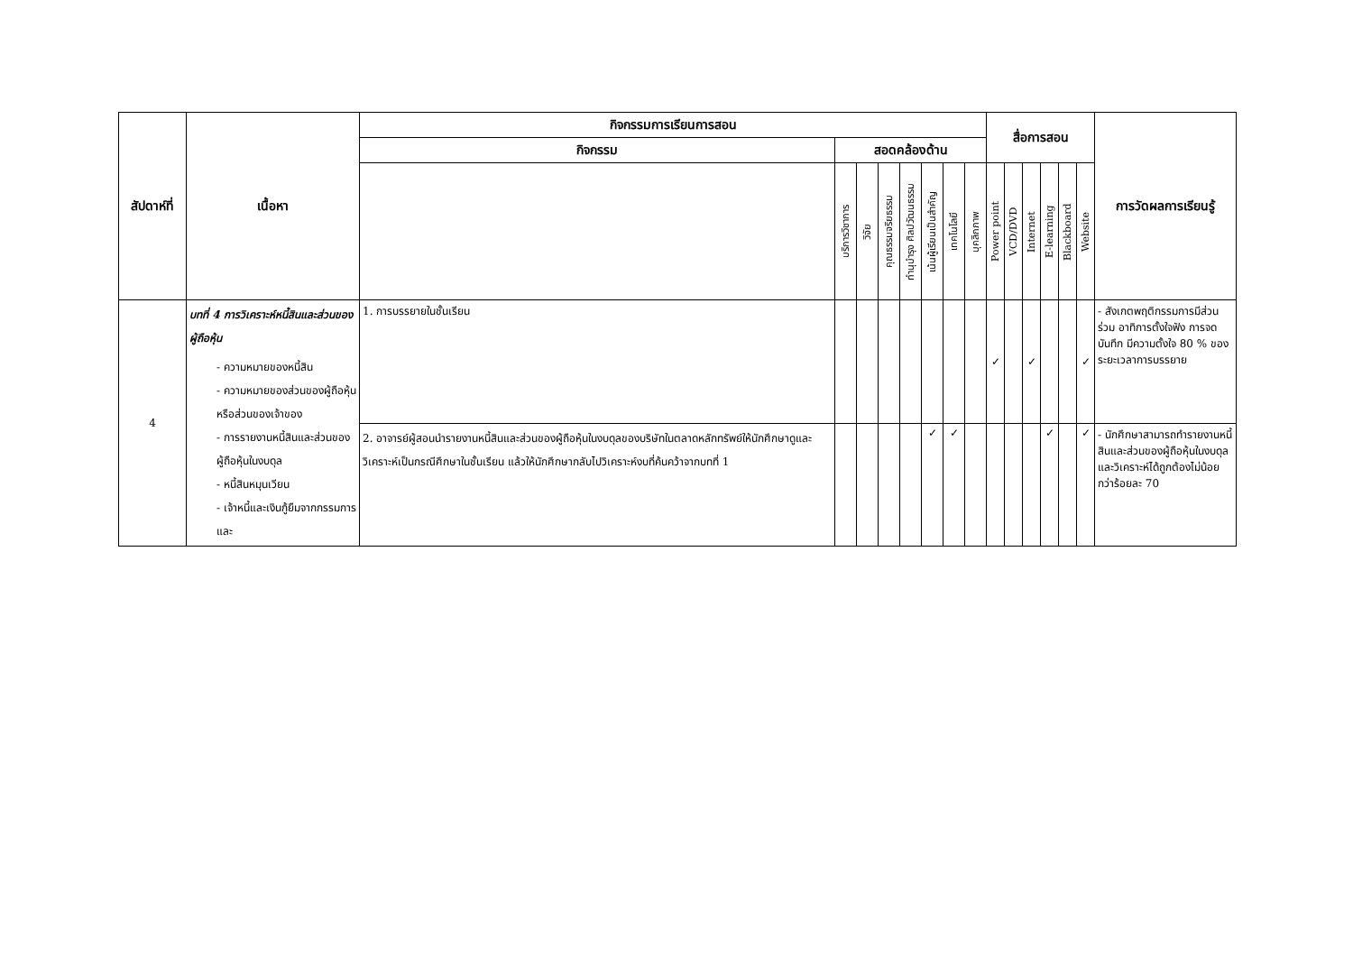| สัปดาห์ที่ | เนื้อหา | กิจกรรมการเรียนการสอน | | | | | | | | สื่อการสอน | | | | | | การวัดผลการเรียนรู้ |
| --- | --- | --- | --- | --- | --- | --- | --- | --- | --- | --- | --- | --- | --- | --- | --- | --- |
| | | กิจกรรม | สอดคล้องด้าน | | | | | | | | | | | | | |
| | | | บริการวิชาการ | วิจัย | คุณธรรมจริยธรรม | ทำนุบำรุง ศิลปวัฒนธรรม | เน้นผู้เรียนเป็นสำคัญ | เทคโนโลยี | บุคลิกภาพ | Power point | VCD/DVD | Internet | E-learning | Blackboard | Website | |
| 4 | บทที่ 4 การวิเคราะห์หนี้สินและส่วนของผู้ถือหุ้น - ความหมายของหนี้สิน - ความหมายของส่วนของผู้ถือหุ้นหรือส่วนของเจ้าของ - การรายงานหนี้สินและส่วนของผู้ถือหุ้นในงบดุล - หนี้สินหมุนเวียน - เจ้าหนี้และเงินกู้ยืมจากกรรมการและ | 1. การบรรยายในชั้นเรียน | | | | | | | | ✓ | | ✓ | | | ✓ | - สังเกตพฤติกรรมการมีส่วนร่วม อาทิการตั้งใจฟัง การจดบันทึก มีความตั้งใจ 80 % ของระยะเวลาการบรรยาย |
| | | 2. อาจารย์ผู้สอนนำรายงานหนี้สินและส่วนของผู้ถือหุ้นในงบดุลของบริษัทในตลาดหลักทรัพย์ให้นักศึกษาดูและวิเคราะห์เป็นกรณีศึกษาในชั้นเรียน แล้วให้นักศึกษากลับไปวิเคราะห์งบที่ค้นคว้าจากบทที่ 1 | | | | | ✓ | ✓ | | | | | ✓ | | ✓ | - นักศึกษาสามารถทำรายงานหนี้สินและส่วนของผู้ถือหุ้นในงบดุลและวิเคราะห์ได้ถูกต้องไม่น้อยกว่าร้อยละ 70 |